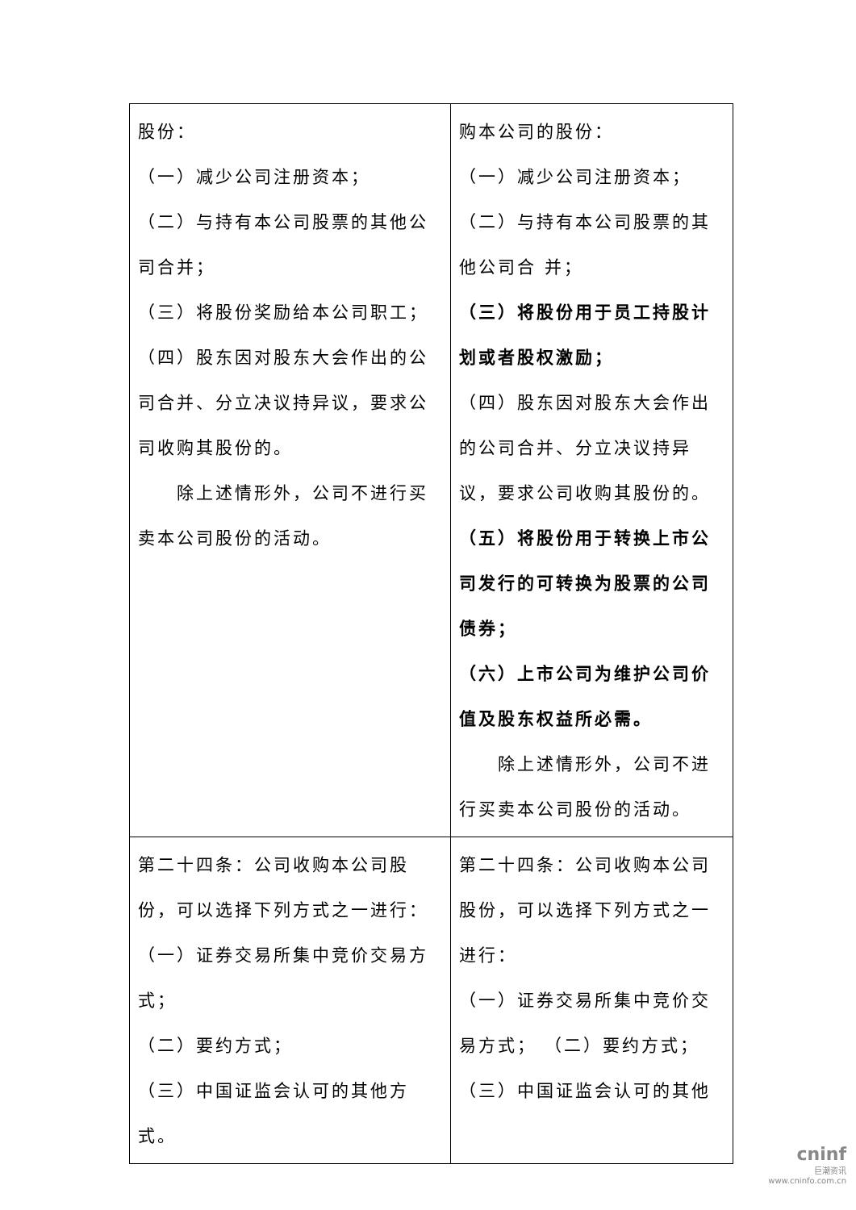| 股份： （一）减少公司注册资本； （二）与持有本公司股票的其他公司合并； （三）将股份奖励给本公司职工； （四）股东因对股东大会作出的公司合并、分立决议持异议，要求公司收购其股份的。 除上述情形外，公司不进行买卖本公司股份的活动。 | 购本公司的股份： （一）减少公司注册资本； （二）与持有本公司股票的其他公司合 并； （三）将股份用于员工持股计划或者股权激励； （四）股东因对股东大会作出的公司合并、分立决议持异议，要求公司收购其股份的。 （五）将股份用于转换上市公司发行的可转换为股票的公司债券； （六）上市公司为维护公司价值及股东权益所必需。 除上述情形外，公司不进行买卖本公司股份的活动。 |
| 第二十四条：公司收购本公司股份，可以选择下列方式之一进行： （一）证券交易所集中竞价交易方式； （二）要约方式； （三）中国证监会认可的其他方式。 | 第二十四条：公司收购本公司股份，可以选择下列方式之一进行： （一）证券交易所集中竞价交易方式； （二）要约方式； （三）中国证监会认可的其他 |
cninf
巨潮资讯
www.cninfo.com.cn